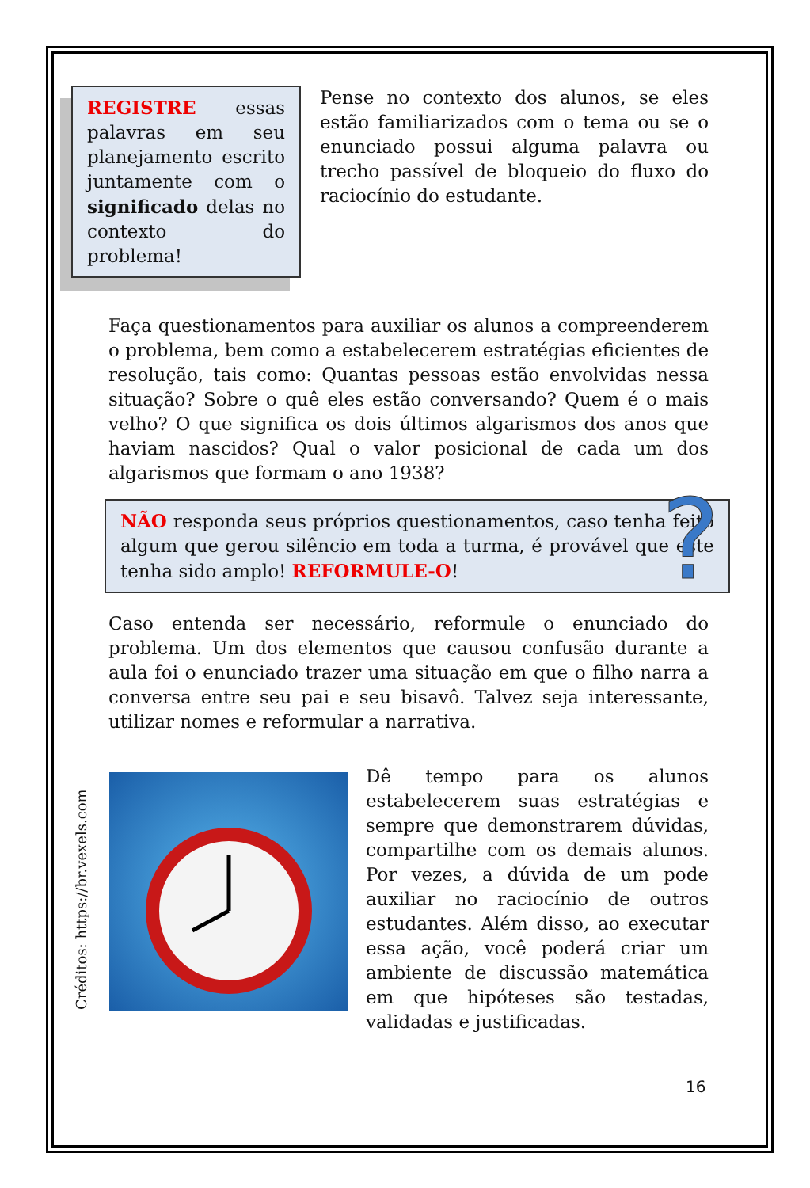REGISTRE essas palavras em seu planejamento escrito juntamente com o significado delas no contexto do problema!
Pense no contexto dos alunos, se eles estão familiarizados com o tema ou se o enunciado possui alguma palavra ou trecho passível de bloqueio do fluxo do raciocínio do estudante.
Faça questionamentos para auxiliar os alunos a compreenderem o problema, bem como a estabelecerem estratégias eficientes de resolução, tais como: Quantas pessoas estão envolvidas nessa situação? Sobre o quê eles estão conversando? Quem é o mais velho? O que significa os dois últimos algarismos dos anos que haviam nascidos? Qual o valor posicional de cada um dos algarismos que formam o ano 1938?
NÃO responda seus próprios questionamentos, caso tenha feito algum que gerou silêncio em toda a turma, é provável que este tenha sido amplo! REFORMULE-O!
?
Caso entenda ser necessário, reformule o enunciado do problema. Um dos elementos que causou confusão durante a aula foi o enunciado trazer uma situação em que o filho narra a conversa entre seu pai e seu bisavô. Talvez seja interessante, utilizar nomes e reformular a narrativa.
Créditos: https://br.vexels.com
Dê tempo para os alunos estabelecerem suas estratégias e sempre que demonstrarem dúvidas, compartilhe com os demais alunos. Por vezes, a dúvida de um pode auxiliar no raciocínio de outros estudantes. Além disso, ao executar essa ação, você poderá criar um ambiente de discussão matemática em que hipóteses são testadas, validadas e justificadas.
16